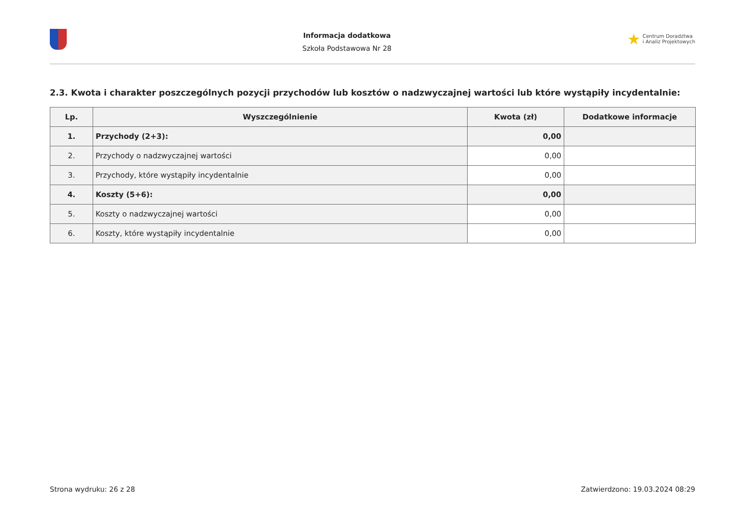Informacja dodatkowa
Szkoła Podstawowa Nr 28
★ Centrum Doradztwa
i Analiz Projektowych
2.3. Kwota i charakter poszczególnych pozycji przychodów lub kosztów o nadzwyczajnej wartości lub które wystąpiły incydentalnie:
| Lp. | Wyszczególnienie | Kwota (zł) | Dodatkowe informacje |
| --- | --- | --- | --- |
| 1. | Przychody (2+3): | 0,00 | |
| 2. | Przychody o nadzwyczajnej wartości | 0,00 | |
| 3. | Przychody, które wystąpiły incydentalnie | 0,00 | |
| 4. | Koszty (5+6): | 0,00 | |
| 5. | Koszty o nadzwyczajnej wartości | 0,00 | |
| 6. | Koszty, które wystąpiły incydentalnie | 0,00 | |
Strona wydruku: 26 z 28 Zatwierdzono: 19.03.2024 08:29